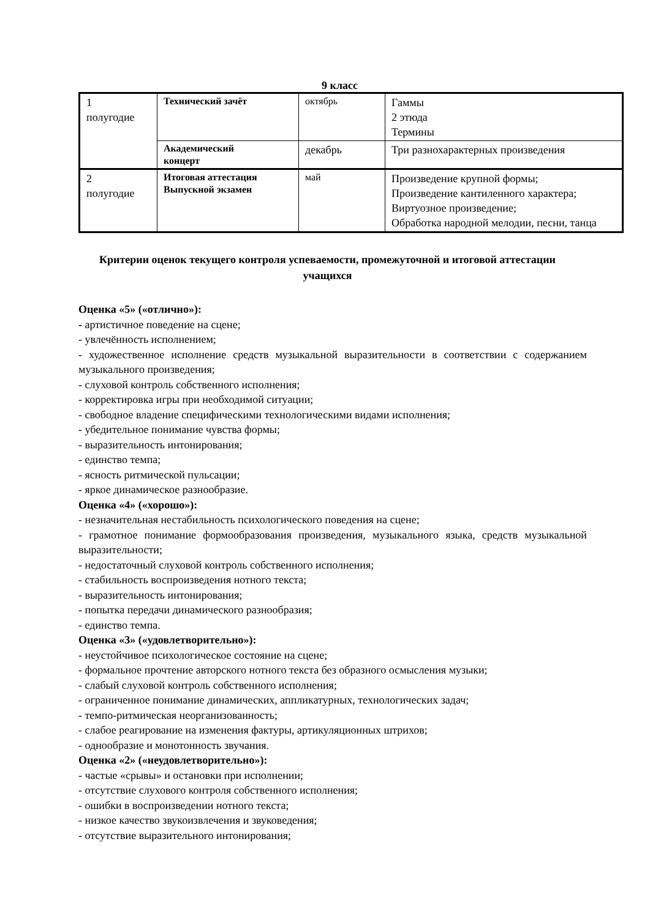9 класс
| 1 полугодие | Технический зачёт | октябрь | Гаммы 2 этюда Термины |
| | Академический концерт | декабрь | Три разнохарактерных произведения |
| 2 полугодие | Итоговая аттестация Выпускной экзамен | май | Произведение крупной формы; Произведение кантиленного характера; Виртуозное произведение; Обработка народной мелодии, песни, танца |
Критерии оценок текущего контроля успеваемости, промежуточной и итоговой аттестации учащихся
Оценка «5» («отлично»):
- артистичное поведение на сцене;
- увлечённость исполнением;
- художественное исполнение средств музыкальной выразительности в соответствии с содержанием музыкального произведения;
- слуховой контроль собственного исполнения;
- корректировка игры при необходимой ситуации;
- свободное владение специфическими технологическими видами исполнения;
- убедительное понимание чувства формы;
- выразительность интонирования;
- единство темпа;
- ясность ритмической пульсации;
- яркое динамическое разнообразие.
Оценка «4» («хорошо»):
- незначительная нестабильность психологического поведения на сцене;
- грамотное понимание формообразования произведения, музыкального языка, средств музыкальной выразительности;
- недостаточный слуховой контроль собственного исполнения;
- стабильность воспроизведения нотного текста;
- выразительность интонирования;
- попытка передачи динамического разнообразия;
- единство темпа.
Оценка «3» («удовлетворительно»):
- неустойчивое психологическое состояние на сцене;
- формальное прочтение авторского нотного текста без образного осмысления музыки;
- слабый слуховой контроль собственного исполнения;
- ограниченное понимание динамических, аппликатурных, технологических задач;
- темпо-ритмическая неорганизованность;
- слабое реагирование на изменения фактуры, артикуляционных штрихов;
- однообразие и монотонность звучания.
Оценка «2» («неудовлетворительно»):
- частые «срывы» и остановки при исполнении;
- отсутствие слухового контроля собственного исполнения;
- ошибки в воспроизведении нотного текста;
- низкое качество звукоизвлечения и звуковедения;
- отсутствие выразительного интонирования;